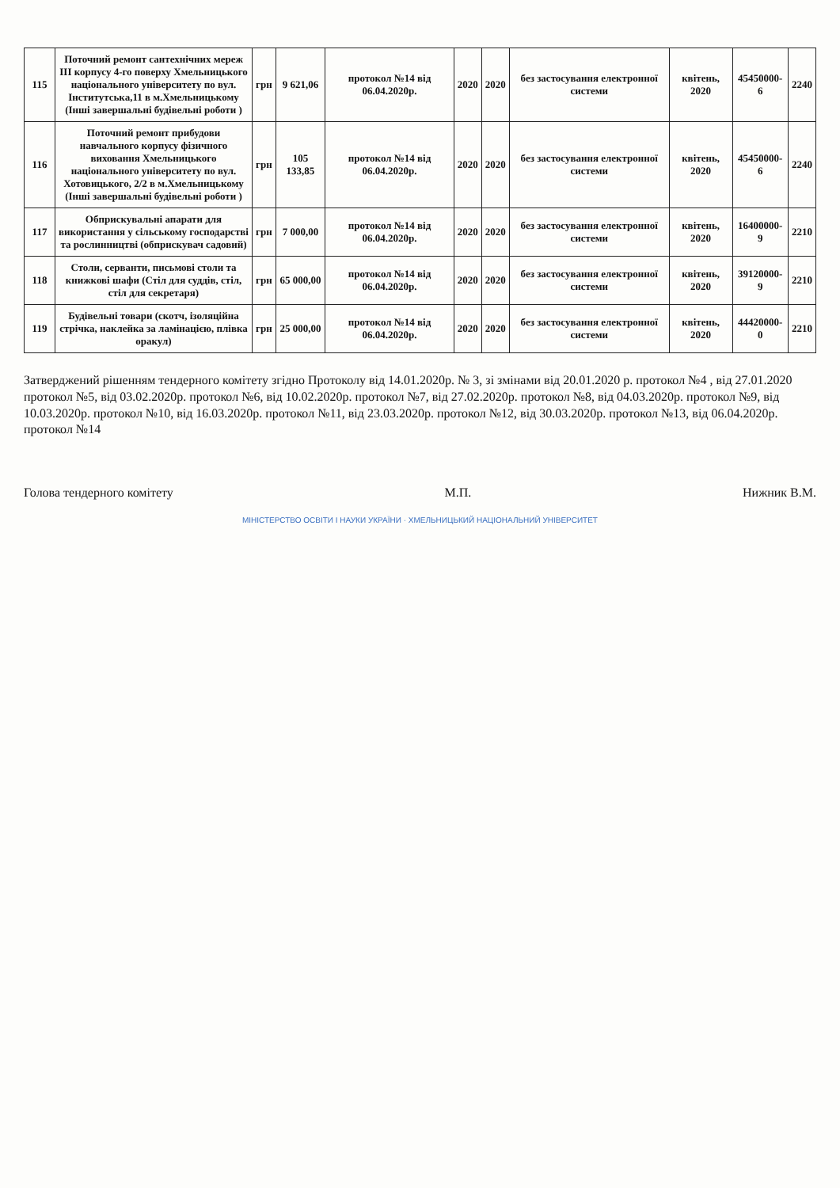| 115 | Поточний ремонт сантехнічних мереж ІІІ корпусу 4-го поверху Хмельницького національного університету по вул. Інститутська,11 в м.Хмельницькому (Інші завершальні будівельні роботи ) | грн | 9 621,06 | протокол №14 від 06.04.2020р. | 2020 | 2020 | без застосування електронної системи | квітень, 2020 | 45450000-6 | 2240 |
| 116 | Поточний ремонт прибудови навчального корпусу фізичного виховання Хмельницького національного університету по вул. Хотовицького, 2/2 в м.Хмельницькому (Інші завершальні будівельні роботи ) | грн | 105 133,85 | протокол №14 від 06.04.2020р. | 2020 | 2020 | без застосування електронної системи | квітень, 2020 | 45450000-6 | 2240 |
| 117 | Обприскувальні апарати для використання у сільському господарстві та рослинництві (обприскувач садовий) | грн | 7 000,00 | протокол №14 від 06.04.2020р. | 2020 | 2020 | без застосування електронної системи | квітень, 2020 | 16400000-9 | 2210 |
| 118 | Столи, серванти, письмові столи та книжкові шафи (Стіл для суддів, стіл, стіл для секретаря) | грн | 65 000,00 | протокол №14 від 06.04.2020р. | 2020 | 2020 | без застосування електронної системи | квітень, 2020 | 39120000-9 | 2210 |
| 119 | Будівельні товари (скотч, ізоляційна стрічка, наклейка за ламінацією, плівка оракул) | грн | 25 000,00 | протокол №14 від 06.04.2020р. | 2020 | 2020 | без застосування електронної системи | квітень, 2020 | 44420000-0 | 2210 |
Затверджений рішенням тендерного комітету згідно Протоколу від 14.01.2020р. № 3, зі змінами від 20.01.2020 р. протокол №4 , від 27.01.2020 протокол №5, від 03.02.2020р. протокол №6, від 10.02.2020р. протокол №7, від 27.02.2020р. протокол №8, від 04.03.2020р. протокол №9, від 10.03.2020р. протокол №10, від 16.03.2020р. протокол №11, від 23.03.2020р. протокол №12, від 30.03.2020р. протокол №13, від 06.04.2020р. протокол №14
Голова тендерного комітету М.П. Нижник В.М.
МІНІСТЕРСТВО ОСВІТИ І НАУКИ УКРАЇНИ · ХМЕЛЬНИЦЬКИЙ НАЦІОНАЛЬНИЙ УНІВЕРСИТЕТ